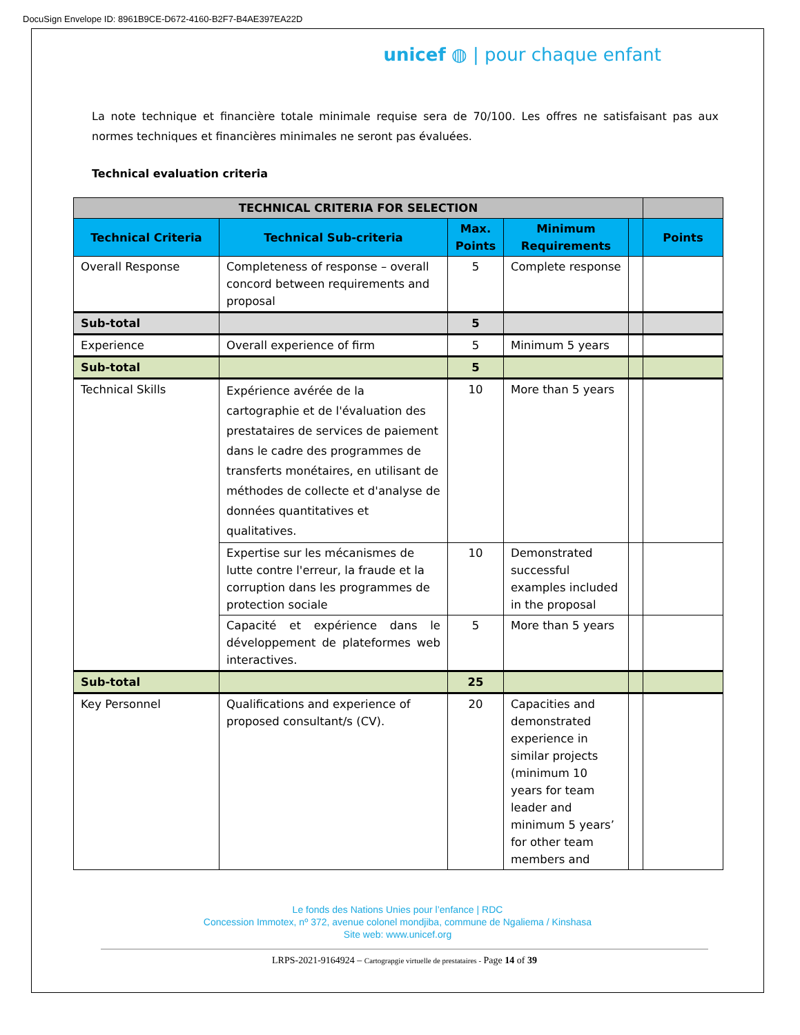DocuSign Envelope ID: 8961B9CE-D672-4160-B2F7-B4AE397EA22D
unicef ◍ | pour chaque enfant
La note technique et financière totale minimale requise sera de 70/100. Les offres ne satisfaisant pas aux normes techniques et financières minimales ne seront pas évaluées.
Technical evaluation criteria
| TECHNICAL CRITERIA FOR SELECTION | | | | | |
| Technical Criteria | Technical Sub-criteria | Max. Points | Minimum Requirements | | Points |
| Overall Response | Completeness of response – overall concord between requirements and proposal | 5 | Complete response | | |
| Sub-total | | 5 | | | |
| Experience | Overall experience of firm | 5 | Minimum 5 years | | |
| Sub-total | | 5 | | | |
| Technical Skills | Expérience avérée de la cartographie et de l'évaluation des prestataires de services de paiement dans le cadre des programmes de transferts monétaires, en utilisant de méthodes de collecte et d'analyse de données quantitatives et qualitatives. | 10 | More than 5 years | | |
| | Expertise sur les mécanismes de lutte contre l'erreur, la fraude et la corruption dans les programmes de protection sociale | 10 | Demonstrated successful examples included in the proposal | | |
| | Capacité et expérience dans le développement de plateformes web interactives. | 5 | More than 5 years | | |
| Sub-total | | 25 | | | |
| Key Personnel | Qualifications and experience of proposed consultant/s (CV). | 20 | Capacities and demonstrated experience in similar projects (minimum 10 years for team leader and minimum 5 years’ for other team members and | | |
Le fonds des Nations Unies pour l’enfance | RDC
Concession Immotex, nº 372, avenue colonel mondjiba, commune de Ngaliema / Kinshasa
Site web: www.unicef.org
LRPS-2021-9164924 – Cartograpgie virtuelle de prestataires - Page 14 of 39